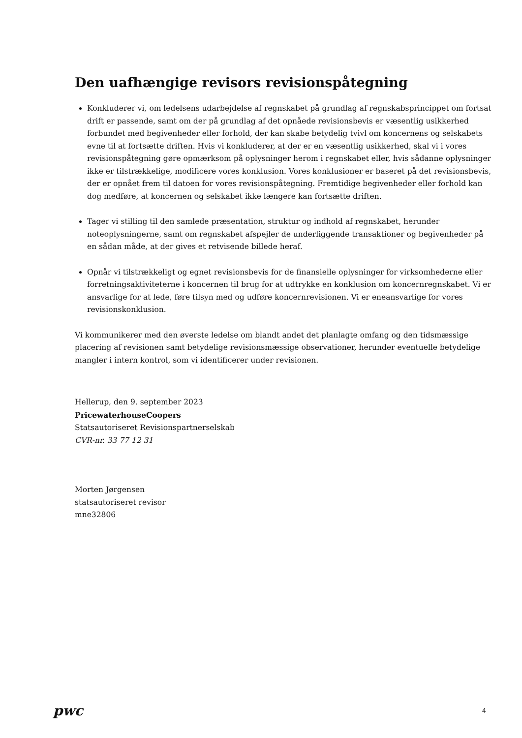Den uafhængige revisors revisionspåtegning
Konkluderer vi, om ledelsens udarbejdelse af regnskabet på grundlag af regnskabsprincippet om fortsat drift er passende, samt om der på grundlag af det opnåede revisionsbevis er væsentlig usikkerhed forbundet med begivenheder eller forhold, der kan skabe betydelig tvivl om koncernens og selskabets evne til at fortsætte driften. Hvis vi konkluderer, at der er en væsentlig usikkerhed, skal vi i vores revisionspåtegning gøre opmærksom på oplysninger herom i regnskabet eller, hvis sådanne oplysninger ikke er tilstrækkelige, modificere vores konklusion. Vores konklusioner er baseret på det revisionsbevis, der er opnået frem til datoen for vores revisionspåtegning. Fremtidige begivenheder eller forhold kan dog medføre, at koncernen og selskabet ikke længere kan fortsætte driften.
Tager vi stilling til den samlede præsentation, struktur og indhold af regnskabet, herunder noteoplysningerne, samt om regnskabet afspejler de underliggende transaktioner og begivenheder på en sådan måde, at der gives et retvisende billede heraf.
Opnår vi tilstrækkeligt og egnet revisionsbevis for de finansielle oplysninger for virksomhederne eller forretningsaktiviteterne i koncernen til brug for at udtrykke en konklusion om koncernregnskabet. Vi er ansvarlige for at lede, føre tilsyn med og udføre koncernrevisionen. Vi er eneansvarlige for vores revisionskonklusion.
Vi kommunikerer med den øverste ledelse om blandt andet det planlagte omfang og den tidsmæssige placering af revisionen samt betydelige revisionsmæssige observationer, herunder eventuelle betydelige mangler i intern kontrol, som vi identificerer under revisionen.
Hellerup, den 9. september 2023
PricewaterhouseCoopers
Statsautoriseret Revisionspartnerselskab
CVR-nr. 33 77 12 31
Morten Jørgensen
statsautoriseret revisor
mne32806
pwc 4